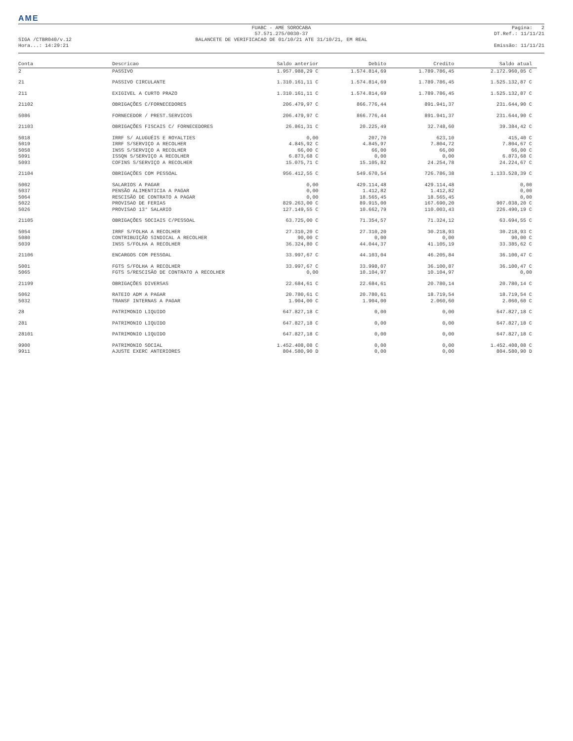AME
SIGA /CTBR040/v.12
Hora...: 14:29:21
FUABC - AME SOROCABA
57.571.275/0030-37
BALANCETE DE VERIFICACAO DE 01/10/21 ATE 31/10/21, EM REAL
Pagina: 2
DT.Ref.: 11/11/21
Emissão: 11/11/21
| Conta | Descricao | Saldo anterior | Debito | Credito | Saldo atual |
| --- | --- | --- | --- | --- | --- |
| 2 | PASSIVO | 1.957.988,29 C | 1.574.814,69 | 1.789.786,45 | 2.172.960,05 C |
| 21 | PASSIVO CIRCULANTE | 1.310.161,11 C | 1.574.814,69 | 1.789.786,45 | 1.525.132,87 C |
| 211 | EXIGIVEL A CURTO PRAZO | 1.310.161,11 C | 1.574.814,69 | 1.789.786,45 | 1.525.132,87 C |
| 21102 | OBRIGAÇÕES C/FORNECEDORES | 206.479,97 C | 866.776,44 | 891.941,37 | 231.644,90 C |
| 5086 | FORNECEDOR / PREST.SERVICOS | 206.479,97 C | 866.776,44 | 891.941,37 | 231.644,90 C |
| 21103 | OBRIGAÇÕES FISCAIS C/ FORNECEDORES | 26.861,31 C | 20.225,49 | 32.748,60 | 39.384,42 C |
| 5018 | IRRF S/ ALUGUÉIS E ROYALTIES | 0,00 | 207,70 | 623,10 | 415,40 C |
| 5019 | IRRF S/SERVIÇO A RECOLHER | 4.845,92 C | 4.845,97 | 7.804,72 | 7.804,67 C |
| 5058 | INSS S/SERVIÇO A RECOLHER | 66,00 C | 66,00 | 66,00 | 66,00 C |
| 5091 | ISSQN S/SERVIÇO A RECOLHER | 6.873,68 C | 0,00 | 0,00 | 6.873,68 C |
| 5093 | COFINS S/SERVIÇO A RECOLHER | 15.075,71 C | 15.105,82 | 24.254,78 | 24.224,67 C |
| 21104 | OBRIGAÇÕES COM PESSOAL | 956.412,55 C | 549.670,54 | 726.786,38 | 1.133.528,39 C |
| 5002 | SALARIOS A PAGAR | 0,00 | 429.114,48 | 429.114,48 | 0,00 |
| 5037 | PENSÃO ALIMENTICIA A PAGAR | 0,00 | 1.412,82 | 1.412,82 | 0,00 |
| 5064 | RESCISÃO DE CONTRATO A PAGAR | 0,00 | 18.565,45 | 18.565,45 | 0,00 |
| 5022 | PROVISAO DE FERIAS | 829.263,00 C | 89.915,00 | 167.690,20 | 907.038,20 C |
| 5026 | PROVISAO 13° SALARIO | 127.149,55 C | 10.662,79 | 110.003,43 | 226.490,19 C |
| 21105 | OBRIGAÇÕES SOCIAIS C/PESSOAL | 63.725,00 C | 71.354,57 | 71.324,12 | 63.694,55 C |
| 5054 | IRRF S/FOLHA A RECOLHER | 27.310,20 C | 27.310,20 | 30.218,93 | 30.218,93 C |
| 5080 | CONTRIBUIÇÃO SINDICAL A RECOLHER | 90,00 C | 0,00 | 0,00 | 90,00 C |
| 5039 | INSS S/FOLHA A RECOLHER | 36.324,80 C | 44.044,37 | 41.105,19 | 33.385,62 C |
| 21106 | ENCARGOS COM PESSOAL | 33.997,67 C | 44.103,04 | 46.205,84 | 36.100,47 C |
| 5001 | FGTS S/FOLHA A RECOLHER | 33.997,67 C | 33.998,07 | 36.100,87 | 36.100,47 C |
| 5065 | FGTS S/RESCISÃO DE CONTRATO A RECOLHER | 0,00 | 10.104,97 | 10.104,97 | 0,00 |
| 21199 | OBRIGAÇÕES DIVERSAS | 22.684,61 C | 22.684,61 | 20.780,14 | 20.780,14 C |
| 5062 | RATEIO ADM A PAGAR | 20.780,61 C | 20.780,61 | 18.719,54 | 18.719,54 C |
| 5032 | TRANSF INTERNAS A PAGAR | 1.904,00 C | 1.904,00 | 2.060,60 | 2.060,60 C |
| 28 | PATRIMONIO LIQUIDO | 647.827,18 C | 0,00 | 0,00 | 647.827,18 C |
| 281 | PATRIMONIO LIQUIDO | 647.827,18 C | 0,00 | 0,00 | 647.827,18 C |
| 28101 | PATRIMONIO LIQUIDO | 647.827,18 C | 0,00 | 0,00 | 647.827,18 C |
| 9900 | PATRIMONIO SOCIAL | 1.452.408,08 C | 0,00 | 0,00 | 1.452.408,08 C |
| 9911 | AJUSTE EXERC ANTERIORES | 804.580,90 D | 0,00 | 0,00 | 804.580,90 D |